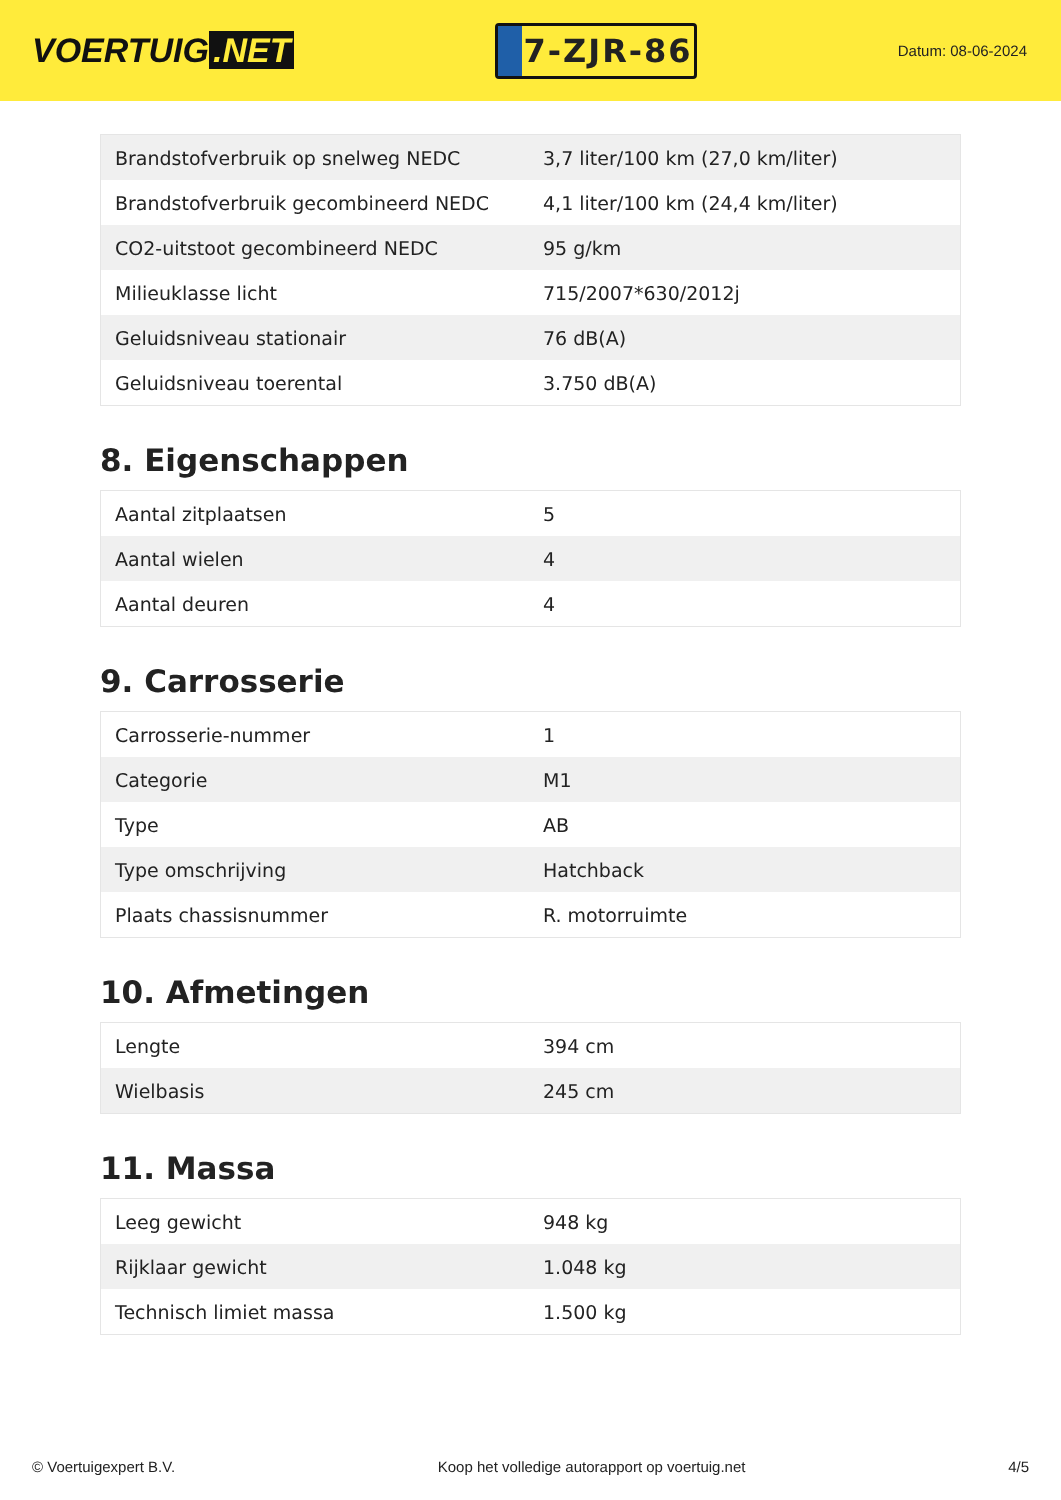VOERTUIG.NET
7-ZJR-86
Datum: 08-06-2024
| Brandstofverbruik op snelweg NEDC | 3,7 liter/100 km (27,0 km/liter) |
| Brandstofverbruik gecombineerd NEDC | 4,1 liter/100 km (24,4 km/liter) |
| CO2-uitstoot gecombineerd NEDC | 95 g/km |
| Milieuklasse licht | 715/2007*630/2012j |
| Geluidsniveau stationair | 76 dB(A) |
| Geluidsniveau toerental | 3.750 dB(A) |
8. Eigenschappen
| Aantal zitplaatsen | 5 |
| Aantal wielen | 4 |
| Aantal deuren | 4 |
9. Carrosserie
| Carrosserie-nummer | 1 |
| Categorie | M1 |
| Type | AB |
| Type omschrijving | Hatchback |
| Plaats chassisnummer | R. motorruimte |
10. Afmetingen
| Lengte | 394 cm |
| Wielbasis | 245 cm |
11. Massa
| Leeg gewicht | 948 kg |
| Rijklaar gewicht | 1.048 kg |
| Technisch limiet massa | 1.500 kg |
© Voertuigexpert B.V. Koop het volledige autorapport op voertuig.net 4/5